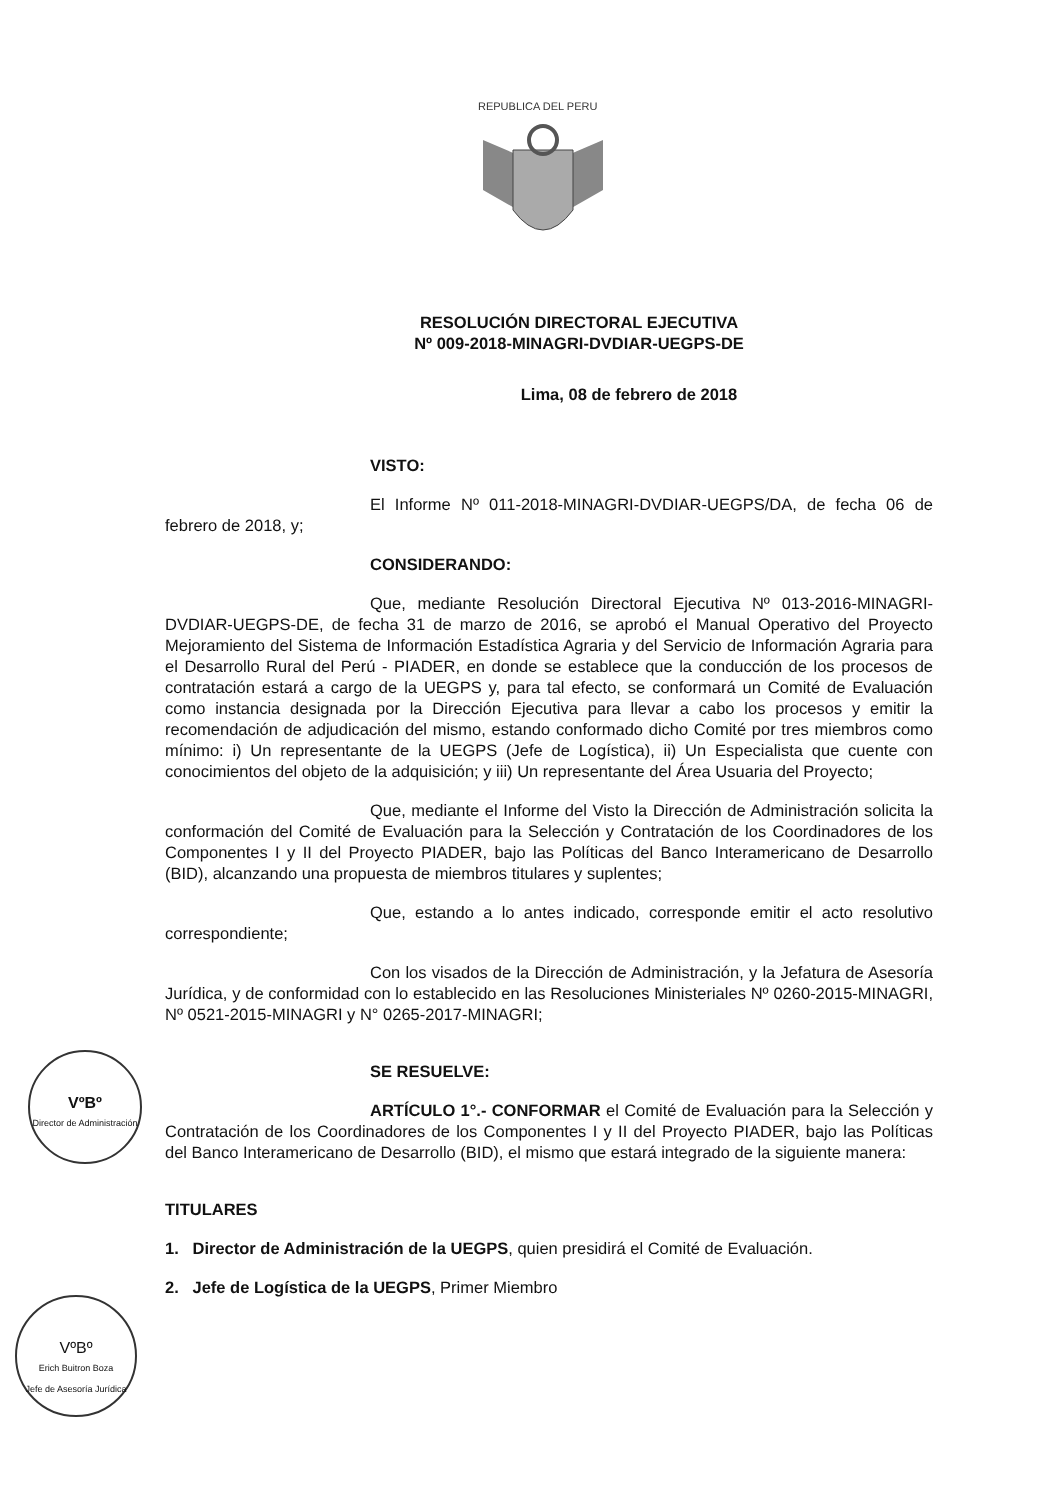REPUBLICA DEL PERU
RESOLUCIÓN DIRECTORAL EJECUTIVA
Nº 009-2018-MINAGRI-DVDIAR-UEGPS-DE
Lima, 08 de febrero de 2018
VISTO:
El Informe Nº 011-2018-MINAGRI-DVDIAR-UEGPS/DA, de fecha 06 de febrero de 2018, y;
CONSIDERANDO:
Que, mediante Resolución Directoral Ejecutiva Nº 013-2016-MINAGRI-DVDIAR-UEGPS-DE, de fecha 31 de marzo de 2016, se aprobó el Manual Operativo del Proyecto Mejoramiento del Sistema de Información Estadística Agraria y del Servicio de Información Agraria para el Desarrollo Rural del Perú - PIADER, en donde se establece que la conducción de los procesos de contratación estará a cargo de la UEGPS y, para tal efecto, se conformará un Comité de Evaluación como instancia designada por la Dirección Ejecutiva para llevar a cabo los procesos y emitir la recomendación de adjudicación del mismo, estando conformado dicho Comité por tres miembros como mínimo: i) Un representante de la UEGPS (Jefe de Logística), ii) Un Especialista que cuente con conocimientos del objeto de la adquisición; y iii) Un representante del Área Usuaria del Proyecto;
Que, mediante el Informe del Visto la Dirección de Administración solicita la conformación del Comité de Evaluación para la Selección y Contratación de los Coordinadores de los Componentes I y II del Proyecto PIADER, bajo las Políticas del Banco Interamericano de Desarrollo (BID), alcanzando una propuesta de miembros titulares y suplentes;
Que, estando a lo antes indicado, corresponde emitir el acto resolutivo correspondiente;
Con los visados de la Dirección de Administración, y la Jefatura de Asesoría Jurídica, y de conformidad con lo establecido en las Resoluciones Ministeriales Nº 0260-2015-MINAGRI, Nº 0521-2015-MINAGRI y N° 0265-2017-MINAGRI;
SE RESUELVE:
ARTÍCULO 1°.- CONFORMAR el Comité de Evaluación para la Selección y Contratación de los Coordinadores de los Componentes I y II del Proyecto PIADER, bajo las Políticas del Banco Interamericano de Desarrollo (BID), el mismo que estará integrado de la siguiente manera:
TITULARES
1. Director de Administración de la UEGPS, quien presidirá el Comité de Evaluación.
2. Jefe de Logística de la UEGPS, Primer Miembro
VºBº
Director de Administración
VºBº
Erich Buitron Boza
Jefe de Asesoría Jurídica